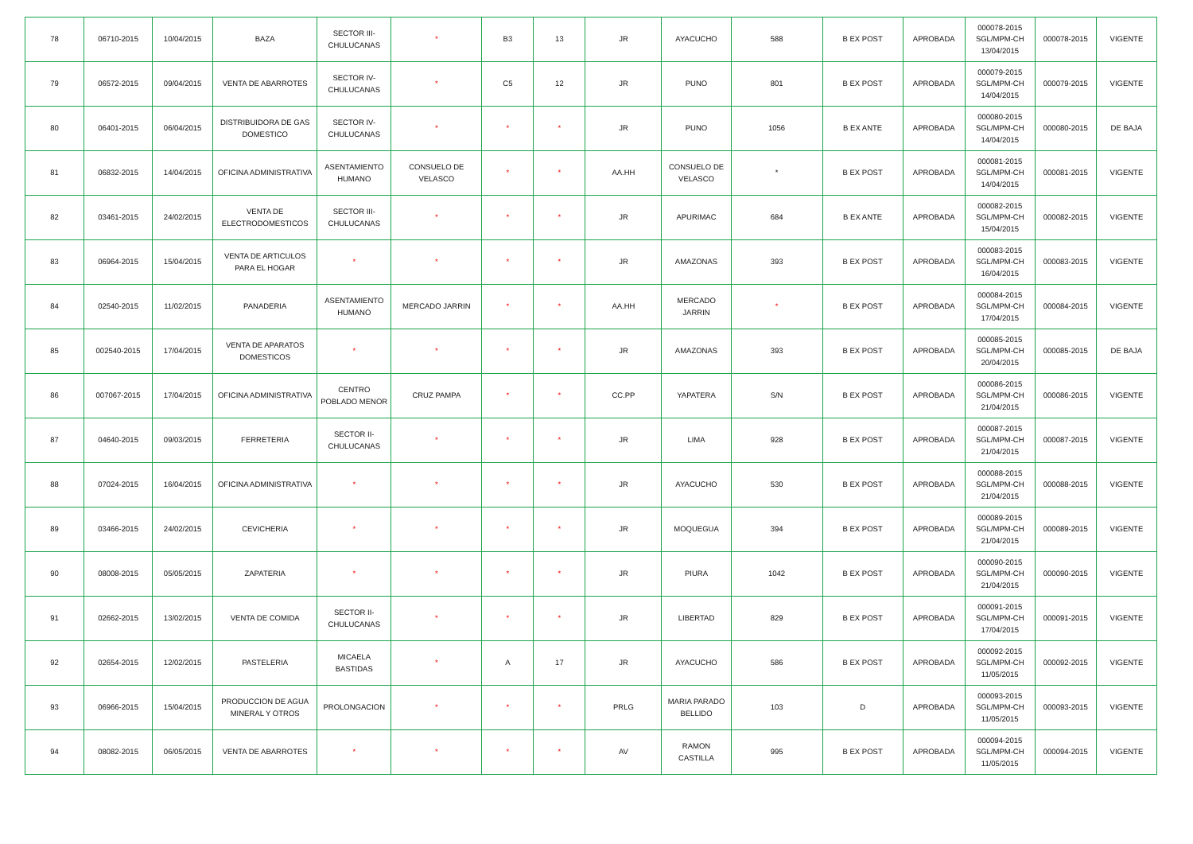| 78 | 06710-2015 | 10/04/2015 | BAZA | SECTOR III-CHULUCANAS | * | B3 | 13 | JR | AYACUCHO | 588 | B EX POST | APROBADA | 000078-2015 SGL/MPM-CH 13/04/2015 | 000078-2015 | VIGENTE |
| 79 | 06572-2015 | 09/04/2015 | VENTA DE ABARROTES | SECTOR IV-CHULUCANAS | * | C5 | 12 | JR | PUNO | 801 | B EX POST | APROBADA | 000079-2015 SGL/MPM-CH 14/04/2015 | 000079-2015 | VIGENTE |
| 80 | 06401-2015 | 06/04/2015 | DISTRIBUIDORA DE GAS DOMESTICO | SECTOR IV-CHULUCANAS | * | * | * | JR | PUNO | 1056 | B EX ANTE | APROBADA | 000080-2015 SGL/MPM-CH 14/04/2015 | 000080-2015 | DE BAJA |
| 81 | 06832-2015 | 14/04/2015 | OFICINA ADMINISTRATIVA | ASENTAMIENTO HUMANO | CONSUELO DE VELASCO | * | * | AA.HH | CONSUELO DE VELASCO | * | B EX POST | APROBADA | 000081-2015 SGL/MPM-CH 14/04/2015 | 000081-2015 | VIGENTE |
| 82 | 03461-2015 | 24/02/2015 | VENTA DE ELECTRODOMESTICOS | SECTOR III-CHULUCANAS | * | * | * | JR | APURIMAC | 684 | B EX ANTE | APROBADA | 000082-2015 SGL/MPM-CH 15/04/2015 | 000082-2015 | VIGENTE |
| 83 | 06964-2015 | 15/04/2015 | VENTA DE ARTICULOS PARA EL HOGAR | * | * | * | * | JR | AMAZONAS | 393 | B EX POST | APROBADA | 000083-2015 SGL/MPM-CH 16/04/2015 | 000083-2015 | VIGENTE |
| 84 | 02540-2015 | 11/02/2015 | PANADERIA | ASENTAMIENTO HUMANO | MERCADO JARRIN | * | * | AA.HH | MERCADO JARRIN | * | B EX POST | APROBADA | 000084-2015 SGL/MPM-CH 17/04/2015 | 000084-2015 | VIGENTE |
| 85 | 002540-2015 | 17/04/2015 | VENTA DE APARATOS DOMESTICOS | * | * | * | * | JR | AMAZONAS | 393 | B EX POST | APROBADA | 000085-2015 SGL/MPM-CH 20/04/2015 | 000085-2015 | DE BAJA |
| 86 | 007067-2015 | 17/04/2015 | OFICINA ADMINISTRATIVA | CENTRO POBLADO MENOR | CRUZ PAMPA | * | * | CC.PP | YAPATERA | S/N | B EX POST | APROBADA | 000086-2015 SGL/MPM-CH 21/04/2015 | 000086-2015 | VIGENTE |
| 87 | 04640-2015 | 09/03/2015 | FERRETERIA | SECTOR II-CHULUCANAS | * | * | * | JR | LIMA | 928 | B EX POST | APROBADA | 000087-2015 SGL/MPM-CH 21/04/2015 | 000087-2015 | VIGENTE |
| 88 | 07024-2015 | 16/04/2015 | OFICINA ADMINISTRATIVA | * | * | * | * | JR | AYACUCHO | 530 | B EX POST | APROBADA | 000088-2015 SGL/MPM-CH 21/04/2015 | 000088-2015 | VIGENTE |
| 89 | 03466-2015 | 24/02/2015 | CEVICHERIA | * | * | * | * | JR | MOQUEGUA | 394 | B EX POST | APROBADA | 000089-2015 SGL/MPM-CH 21/04/2015 | 000089-2015 | VIGENTE |
| 90 | 08008-2015 | 05/05/2015 | ZAPATERIA | * | * | * | * | JR | PIURA | 1042 | B EX POST | APROBADA | 000090-2015 SGL/MPM-CH 21/04/2015 | 000090-2015 | VIGENTE |
| 91 | 02662-2015 | 13/02/2015 | VENTA DE COMIDA | SECTOR II-CHULUCANAS | * | * | * | JR | LIBERTAD | 829 | B EX POST | APROBADA | 000091-2015 SGL/MPM-CH 17/04/2015 | 000091-2015 | VIGENTE |
| 92 | 02654-2015 | 12/02/2015 | PASTELERIA | MICAELA BASTIDAS | * | A | 17 | JR | AYACUCHO | 586 | B EX POST | APROBADA | 000092-2015 SGL/MPM-CH 11/05/2015 | 000092-2015 | VIGENTE |
| 93 | 06966-2015 | 15/04/2015 | PRODUCCION DE AGUA MINERAL Y OTROS | PROLONGACION | * | * | * | PRLG | MARIA PARADO BELLIDO | 103 | D | APROBADA | 000093-2015 SGL/MPM-CH 11/05/2015 | 000093-2015 | VIGENTE |
| 94 | 08082-2015 | 06/05/2015 | VENTA DE ABARROTES | * | * | * | * | AV | RAMON CASTILLA | 995 | B EX POST | APROBADA | 000094-2015 SGL/MPM-CH 11/05/2015 | 000094-2015 | VIGENTE |